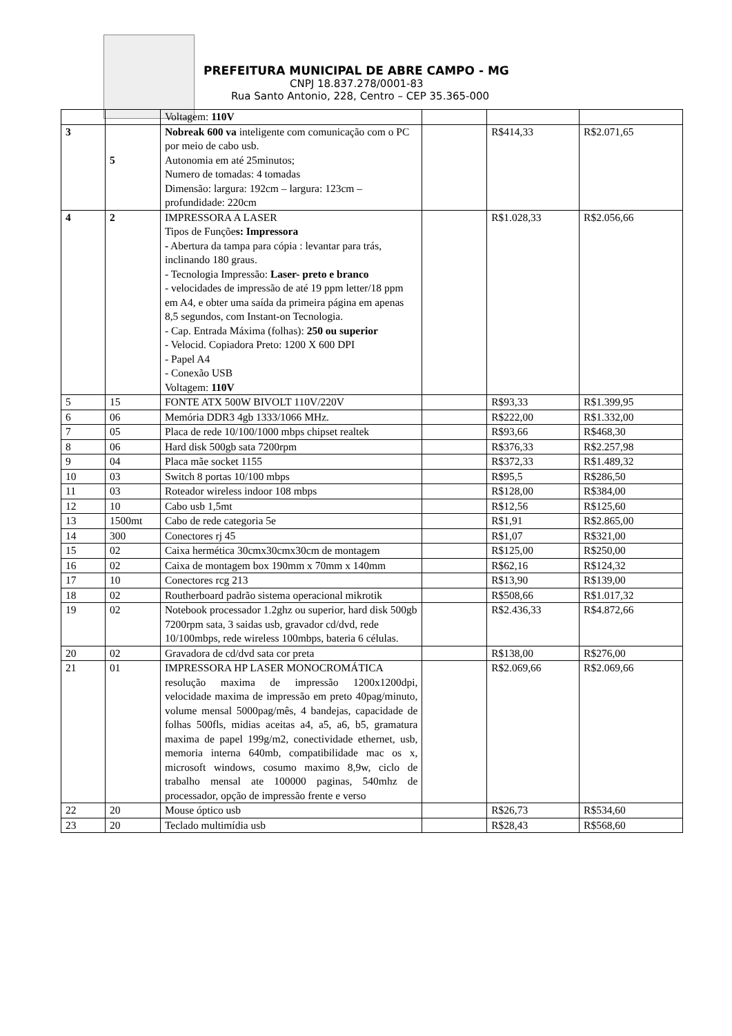PREFEITURA MUNICIPAL DE ABRE CAMPO - MG
CNPJ 18.837.278/0001-83
Rua Santo Antonio, 228, Centro – CEP 35.365-000
| | | Voltagem: 110V | | | |
| 3 | 5 | Nobreak 600 va inteligente com comunicação com o PC por meio de cabo usb. Autonomia em até 25minutos; Numero de tomadas: 4 tomadas Dimensão: largura: 192cm – largura: 123cm – profundidade: 220cm | | R$414,33 | R$2.071,65 |
| 4 | 2 | IMPRESSORA A LASER Tipos de Funçõe s: Impressora - Abertura da tampa para cópia : levantar para trás, inclinando 180 graus. - Tecnologia Impressão: Laser- preto e branco - velocidades de impressão de até 19 ppm letter/18 ppm em A4, e obter uma saída da primeira página em apenas 8,5 segundos, com Instant-on Tecnologia. - Cap. Entrada Máxima (folhas): 250 ou superior - Velocid. Copiadora Preto: 1200 X 600 DPI - Papel A4 - Conexão USB Voltagem: 110V | | R$1.028,33 | R$2.056,66 |
| 5 | 15 | FONTE ATX 500W BIVOLT 110V/220V | | R$93,33 | R$1.399,95 |
| 6 | 06 | Memória DDR3 4gb 1333/1066 MHz. | | R$222,00 | R$1.332,00 |
| 7 | 05 | Placa de rede 10/100/1000 mbps chipset realtek | | R$93,66 | R$468,30 |
| 8 | 06 | Hard disk 500gb sata 7200rpm | | R$376,33 | R$2.257,98 |
| 9 | 04 | Placa mãe socket 1155 | | R$372,33 | R$1.489,32 |
| 10 | 03 | Switch 8 portas 10/100 mbps | | R$95,5 | R$286,50 |
| 11 | 03 | Roteador wireless indoor 108 mbps | | R$128,00 | R$384,00 |
| 12 | 10 | Cabo usb 1,5mt | | R$12,56 | R$125,60 |
| 13 | 1500mt | Cabo de rede categoria 5e | | R$1,91 | R$2.865,00 |
| 14 | 300 | Conectores rj 45 | | R$1,07 | R$321,00 |
| 15 | 02 | Caixa hermética 30cmx30cmx30cm de montagem | | R$125,00 | R$250,00 |
| 16 | 02 | Caixa de montagem box 190mm x 70mm x 140mm | | R$62,16 | R$124,32 |
| 17 | 10 | Conectores rcg 213 | | R$13,90 | R$139,00 |
| 18 | 02 | Routherboard padrão sistema operacional mikrotik | | R$508,66 | R$1.017,32 |
| 19 | 02 | Notebook processador 1.2ghz ou superior, hard disk 500gb 7200rpm sata, 3 saidas usb, gravador cd/dvd, rede 10/100mbps, rede wireless 100mbps, bateria 6 células. | | R$2.436,33 | R$4.872,66 |
| 20 | 02 | Gravadora de cd/dvd sata cor preta | | R$138,00 | R$276,00 |
| 21 | 01 | IMPRESSORA HP LASER MONOCROMÁTICA resolução maxima de impressão 1200x1200dpi, velocidade maxima de impressão em preto 40pag/minuto, volume mensal 5000pag/mês, 4 bandejas, capacidade de folhas 500fls, midias aceitas a4, a5, a6, b5, gramatura maxima de papel 199g/m2, conectividade ethernet, usb, memoria interna 640mb, compatibilidade mac os x, microsoft windows, cosumo maximo 8,9w, ciclo de trabalho mensal ate 100000 paginas, 540mhz de processador, opção de impressão frente e verso | | R$2.069,66 | R$2.069,66 |
| 22 | 20 | Mouse óptico usb | | R$26,73 | R$534,60 |
| 23 | 20 | Teclado multimídia usb | | R$28,43 | R$568,60 |